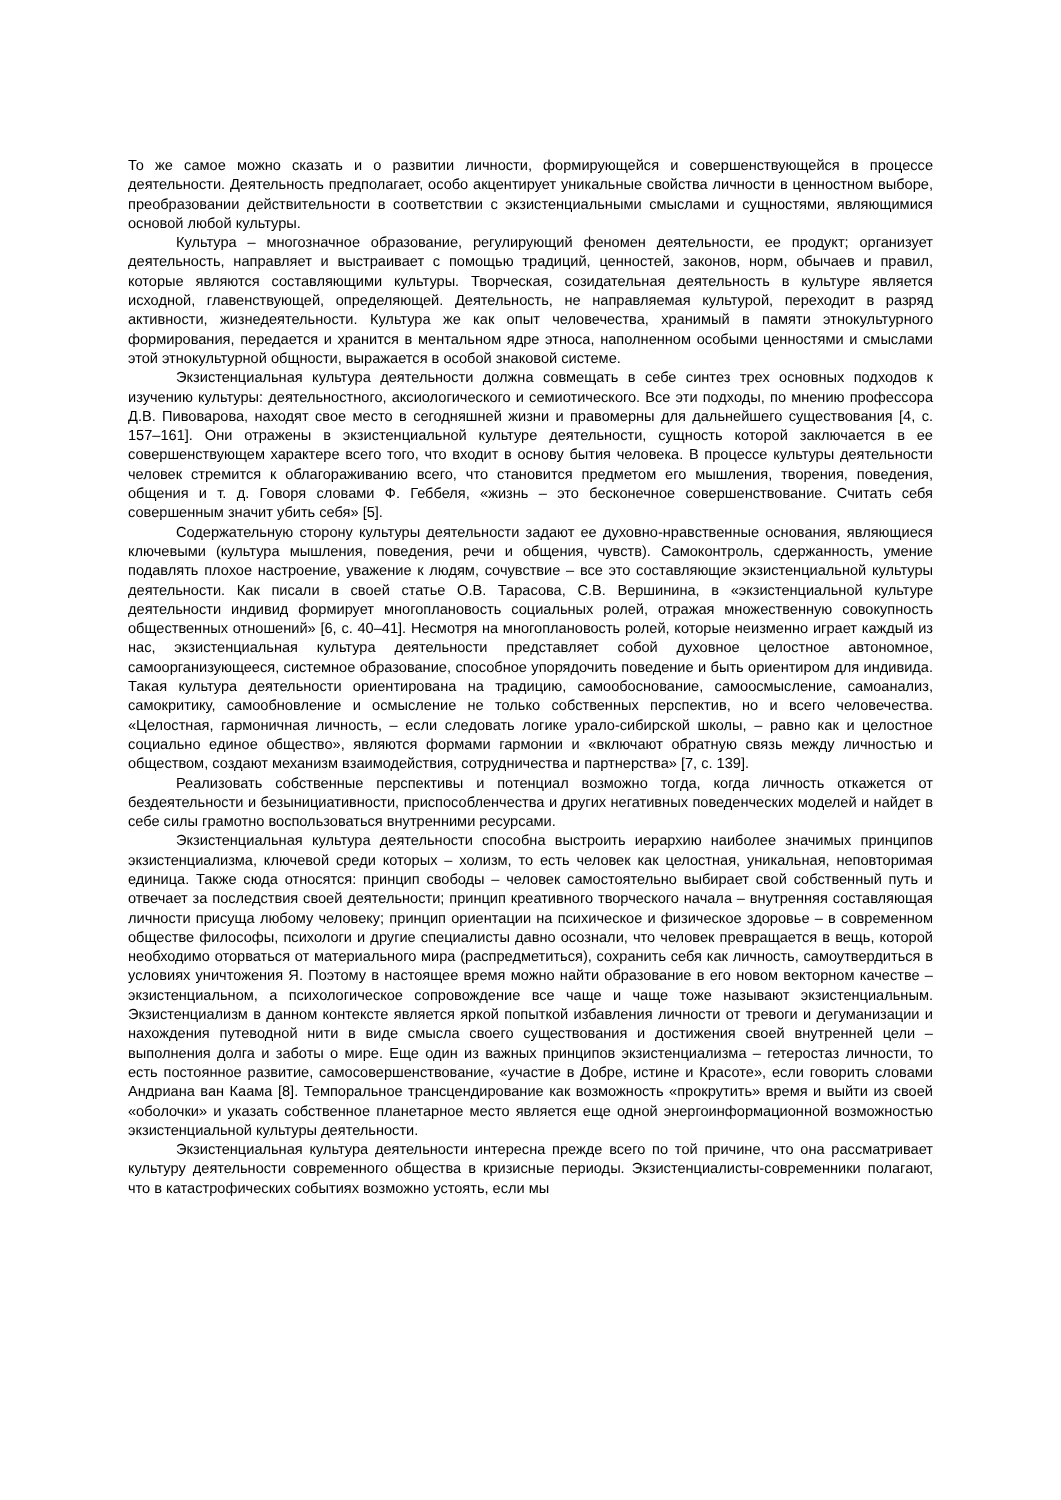То же самое можно сказать и о развитии личности, формирующейся и совершенствующейся в процессе деятельности. Деятельность предполагает, особо акцентирует уникальные свойства личности в ценностном выборе, преобразовании действительности в соответствии с экзистенциальными смыслами и сущностями, являющимися основой любой культуры.
Культура – многозначное образование, регулирующий феномен деятельности, ее продукт; организует деятельность, направляет и выстраивает с помощью традиций, ценностей, законов, норм, обычаев и правил, которые являются составляющими культуры. Творческая, созидательная деятельность в культуре является исходной, главенствующей, определяющей. Деятельность, не направляемая культурой, переходит в разряд активности, жизнедеятельности. Культура же как опыт человечества, хранимый в памяти этнокультурного формирования, передается и хранится в ментальном ядре этноса, наполненном особыми ценностями и смыслами этой этнокультурной общности, выражается в особой знаковой системе.
Экзистенциальная культура деятельности должна совмещать в себе синтез трех основных подходов к изучению культуры: деятельностного, аксиологического и семиотического. Все эти подходы, по мнению профессора Д.В. Пивоварова, находят свое место в сегодняшней жизни и правомерны для дальнейшего существования [4, с. 157–161]. Они отражены в экзистенциальной культуре деятельности, сущность которой заключается в ее совершенствующем характере всего того, что входит в основу бытия человека. В процессе культуры деятельности человек стремится к облагораживанию всего, что становится предметом его мышления, творения, поведения, общения и т. д. Говоря словами Ф. Геббеля, «жизнь – это бесконечное совершенствование. Считать себя совершенным значит убить себя» [5].
Содержательную сторону культуры деятельности задают ее духовно-нравственные основания, являющиеся ключевыми (культура мышления, поведения, речи и общения, чувств). Самоконтроль, сдержанность, умение подавлять плохое настроение, уважение к людям, сочувствие – все это составляющие экзистенциальной культуры деятельности. Как писали в своей статье О.В. Тарасова, С.В. Вершинина, в «экзистенциальной культуре деятельности индивид формирует многоплановость социальных ролей, отражая множественную совокупность общественных отношений» [6, с. 40–41]. Несмотря на многоплановость ролей, которые неизменно играет каждый из нас, экзистенциальная культура деятельности представляет собой духовное целостное автономное, самоорганизующееся, системное образование, способное упорядочить поведение и быть ориентиром для индивида. Такая культура деятельности ориентирована на традицию, самообоснование, самоосмысление, самоанализ, самокритику, самообновление и осмысление не только собственных перспектив, но и всего человечества. «Целостная, гармоничная личность, – если следовать логике урало-сибирской школы, – равно как и целостное социально единое общество», являются формами гармонии и «включают обратную связь между личностью и обществом, создают механизм взаимодействия, сотрудничества и партнерства» [7, с. 139].
Реализовать собственные перспективы и потенциал возможно тогда, когда личность откажется от бездеятельности и безынициативности, приспособленчества и других негативных поведенческих моделей и найдет в себе силы грамотно воспользоваться внутренними ресурсами.
Экзистенциальная культура деятельности способна выстроить иерархию наиболее значимых принципов экзистенциализма, ключевой среди которых – холизм, то есть человек как целостная, уникальная, неповторимая единица. Также сюда относятся: принцип свободы – человек самостоятельно выбирает свой собственный путь и отвечает за последствия своей деятельности; принцип креативного творческого начала – внутренняя составляющая личности присуща любому человеку; принцип ориентации на психическое и физическое здоровье – в современном обществе философы, психологи и другие специалисты давно осознали, что человек превращается в вещь, которой необходимо оторваться от материального мира (распредметиться), сохранить себя как личность, самоутвердиться в условиях уничтожения Я. Поэтому в настоящее время можно найти образование в его новом векторном качестве – экзистенциальном, а психологическое сопровождение все чаще и чаще тоже называют экзистенциальным. Экзистенциализм в данном контексте является яркой попыткой избавления личности от тревоги и дегуманизации и нахождения путеводной нити в виде смысла своего существования и достижения своей внутренней цели – выполнения долга и заботы о мире. Еще один из важных принципов экзистенциализма – гетеростаз личности, то есть постоянное развитие, самосовершенствование, «участие в Добре, истине и Красоте», если говорить словами Андриана ван Каама [8]. Темпоральное трансцендирование как возможность «прокрутить» время и выйти из своей «оболочки» и указать собственное планетарное место является еще одной энергоинформационной возможностью экзистенциальной культуры деятельности.
Экзистенциальная культура деятельности интересна прежде всего по той причине, что она рассматривает культуру деятельности современного общества в кризисные периоды. Экзистенциалисты-современники полагают, что в катастрофических событиях возможно устоять, если мы